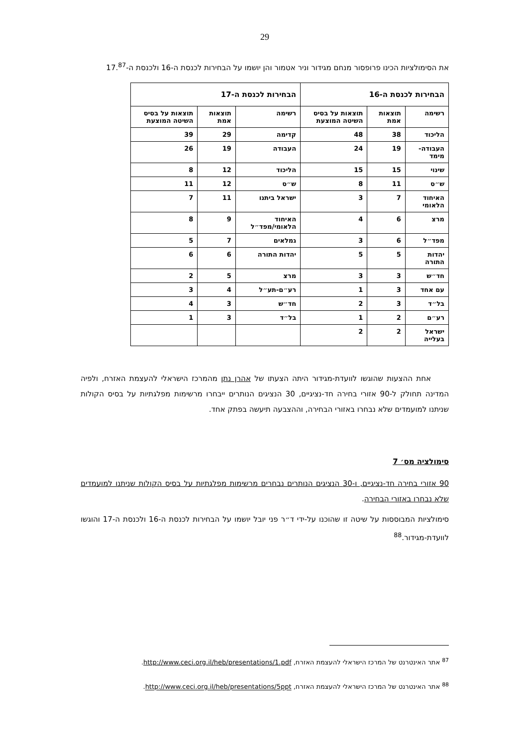29
את הסימולציות הכינו פרופסור מנחם מגידור וניר אטמור והן יושמו על הבחירות לכנסת ה-16 ולכנסת ה-17.<sup>87</sup>
| הבחירות לכנסת ה-16 | | | הבחירות לכנסת ה-17 | | |
| --- | --- | --- | --- | --- | --- |
| רשימה | תוצאות אמת | תוצאות על בסיס השיטה המוצעת | רשימה | תוצאות אמת | תוצאות על בסיס השיטה המוצעת |
| הליכוד | 38 | 48 | קדימה | 29 | 39 |
| העבודה-מימד | 19 | 24 | העבודה | 19 | 26 |
| שינוי | 15 | 15 | הליכוד | 12 | 8 |
| ש״ס | 11 | 8 | ש״ס | 12 | 11 |
| האיחוד הלאומי | 7 | 3 | ישראל ביתנו | 11 | 7 |
| מרצ | 6 | 4 | האיחוד הלאומי/מפד״ל | 9 | 8 |
| מפד״ל | 6 | 3 | גמלאים | 7 | 5 |
| יהדות התורה | 5 | 5 | יהדות התורה | 6 | 6 |
| חד״ש | 3 | 3 | מרצ | 5 | 2 |
| עם אחד | 3 | 1 | רע״ם-תע״ל | 4 | 3 |
| בל״ד | 3 | 2 | חד״ש | 3 | 4 |
| רע״ם | 2 | 1 | בל״ד | 3 | 1 |
| ישראל בעלייה | 2 | 2 | | | |
אחת ההצעות שהוגשו לוועדת-מגידור היתה הצעתו של אהרן נתן מהמרכז הישראלי להעצמת האזרח, ולפיה המדינה תחולק ל-90 אזורי בחירה חד-נציגיים, 30 הנציגים הנותרים ייבחרו מרשימות מפלגתיות על בסיס הקולות שניתנו למועמדים שלא נבחרו באזורי הבחירה, וההצבעה תיעשה בפתק אחד.
סימולציה מס׳ 7
90 אזורי בחירה חד-נציגיים, ו-30 הנציגים הנותרים נבחרים מרשימות מפלגתיות על בסיס הקולות שניתנו למועמדים שלא נבחרו באזורי הבחירה.
סימולציות המבוססות על שיטה זו שהוכנו על-ידי ד״ר פני יובל יושמו על הבחירות לכנסת ה-16 ולכנסת ה-17 והוגשו לוועדת-מגידור.<sup>88</sup>
<sup>87</sup> אתר האינטרנט של המרכז הישראלי להעצמת האזרח, http://www.ceci.org.il/heb/presentations/1.pdf.
<sup>88</sup> אתר האינטרנט של המרכז הישראלי להעצמת האזרח, http://www.ceci.org.il/heb/presentations/5ppt.